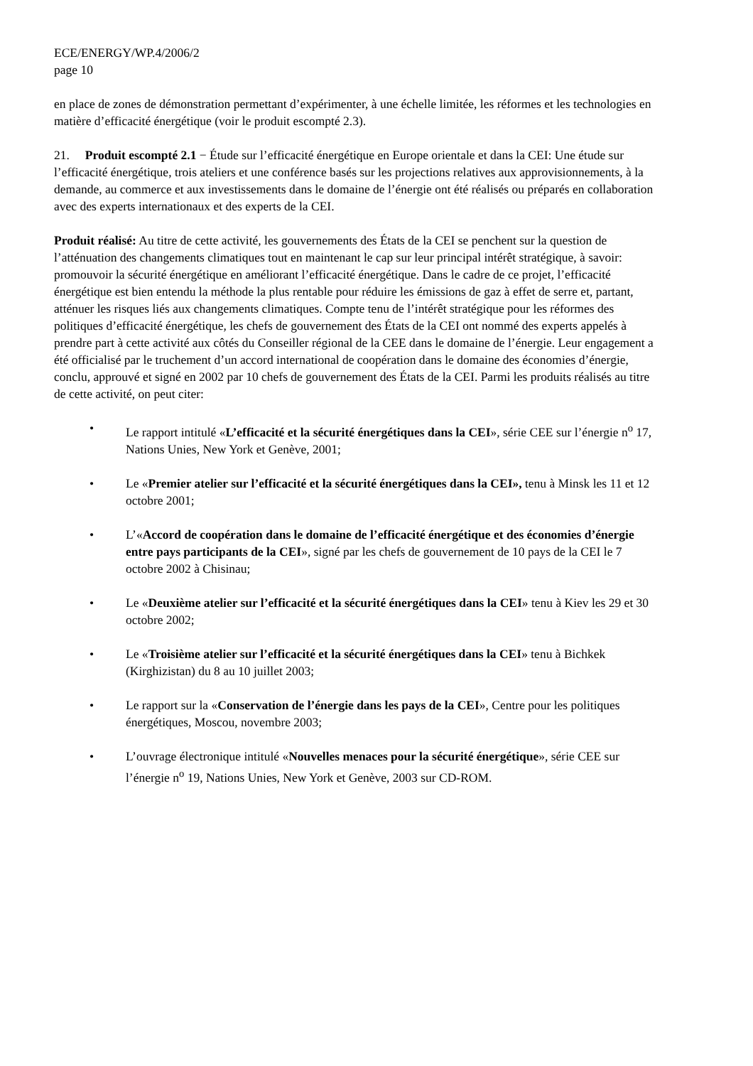ECE/ENERGY/WP.4/2006/2
page 10
en place de zones de démonstration permettant d’expérimenter, à une échelle limitée, les réformes et les technologies en matière d’efficacité énergétique (voir le produit escompté 2.3).
21. Produit escompté 2.1 − Étude sur l’efficacité énergétique en Europe orientale et dans la CEI: Une étude sur l’efficacité énergétique, trois ateliers et une conférence basés sur les projections relatives aux approvisionnements, à la demande, au commerce et aux investissements dans le domaine de l’énergie ont été réalisés ou préparés en collaboration avec des experts internationaux et des experts de la CEI.
Produit réalisé: Au titre de cette activité, les gouvernements des États de la CEI se penchent sur la question de l’atténuation des changements climatiques tout en maintenant le cap sur leur principal intérêt stratégique, à savoir: promouvoir la sécurité énergétique en améliorant l’efficacité énergétique. Dans le cadre de ce projet, l’efficacité énergétique est bien entendu la méthode la plus rentable pour réduire les émissions de gaz à effet de serre et, partant, atténuer les risques liés aux changements climatiques. Compte tenu de l’intérêt stratégique pour les réformes des politiques d’efficacité énergétique, les chefs de gouvernement des États de la CEI ont nommé des experts appelés à prendre part à cette activité aux côtés du Conseiller régional de la CEE dans le domaine de l’énergie. Leur engagement a été officialisé par le truchement d’un accord international de coopération dans le domaine des économies d’énergie, conclu, approuvé et signé en 2002 par 10 chefs de gouvernement des États de la CEI. Parmi les produits réalisés au titre de cette activité, on peut citer:
• Le rapport intitulé «L’efficacité et la sécurité énergétiques dans la CEI», série CEE sur l’énergie n<sup>o</sup> 17, Nations Unies, New York et Genève, 2001;
• Le «Premier atelier sur l’efficacité et la sécurité énergétiques dans la CEI», tenu à Minsk les 11 et 12 octobre 2001;
• L’«Accord de coopération dans le domaine de l’efficacité énergétique et des économies d’énergie entre pays participants de la CEI», signé par les chefs de gouvernement de 10 pays de la CEI le 7 octobre 2002 à Chisinau;
• Le «Deuxième atelier sur l’efficacité et la sécurité énergétiques dans la CEI» tenu à Kiev les 29 et 30 octobre 2002;
• Le «Troisième atelier sur l’efficacité et la sécurité énergétiques dans la CEI» tenu à Bichkek (Kirghizistan) du 8 au 10 juillet 2003;
• Le rapport sur la «Conservation de l’énergie dans les pays de la CEI», Centre pour les politiques énergétiques, Moscou, novembre 2003;
• L’ouvrage électronique intitulé «Nouvelles menaces pour la sécurité énergétique», série CEE sur l’énergie n<sup>o</sup> 19, Nations Unies, New York et Genève, 2003 sur CD-ROM.